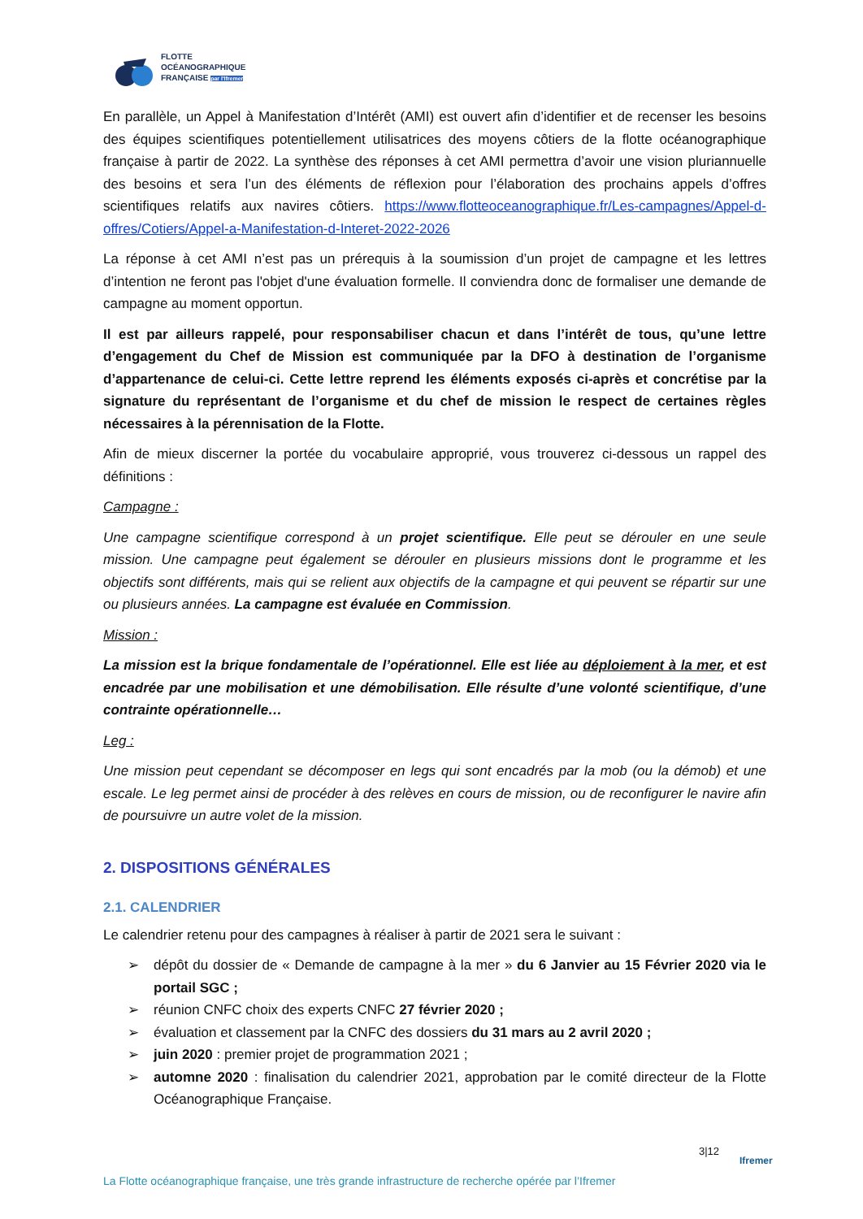FLOTTE
OCÉANOGRAPHIQUE
FRANÇAISE par l'Ifremer
En parallèle, un Appel à Manifestation d’Intérêt (AMI) est ouvert afin d’identifier et de recenser les besoins des équipes scientifiques potentiellement utilisatrices des moyens côtiers de la flotte océanographique française à partir de 2022. La synthèse des réponses à cet AMI permettra d’avoir une vision pluriannuelle des besoins et sera l’un des éléments de réflexion pour l’élaboration des prochains appels d’offres scientifiques relatifs aux navires côtiers. https://www.flotteoceanographique.fr/Les-campagnes/Appel-d-offres/Cotiers/Appel-a-Manifestation-d-Interet-2022-2026
La réponse à cet AMI n’est pas un prérequis à la soumission d’un projet de campagne et les lettres d’intention ne feront pas l'objet d'une évaluation formelle. Il conviendra donc de formaliser une demande de campagne au moment opportun.
Il est par ailleurs rappelé, pour responsabiliser chacun et dans l’intérêt de tous, qu’une lettre d’engagement du Chef de Mission est communiquée par la DFO à destination de l’organisme d’appartenance de celui-ci. Cette lettre reprend les éléments exposés ci-après et concrétise par la signature du représentant de l’organisme et du chef de mission le respect de certaines règles nécessaires à la pérennisation de la Flotte.
Afin de mieux discerner la portée du vocabulaire approprié, vous trouverez ci-dessous un rappel des définitions :
Campagne :
Une campagne scientifique correspond à un projet scientifique. Elle peut se dérouler en une seule mission. Une campagne peut également se dérouler en plusieurs missions dont le programme et les objectifs sont différents, mais qui se relient aux objectifs de la campagne et qui peuvent se répartir sur une ou plusieurs années. La campagne est évaluée en Commission.
Mission :
La mission est la brique fondamentale de l’opérationnel. Elle est liée au déploiement à la mer, et est encadrée par une mobilisation et une démobilisation. Elle résulte d’une volonté scientifique, d’une contrainte opérationnelle…
Leg :
Une mission peut cependant se décomposer en legs qui sont encadrés par la mob (ou la démob) et une escale. Le leg permet ainsi de procéder à des relèves en cours de mission, ou de reconfigurer le navire afin de poursuivre un autre volet de la mission.
2. DISPOSITIONS GÉNÉRALES
2.1. CALENDRIER
Le calendrier retenu pour des campagnes à réaliser à partir de 2021 sera le suivant :
➢ dépôt du dossier de « Demande de campagne à la mer » du 6 Janvier au 15 Février 2020 via le portail SGC ;
➢ réunion CNFC choix des experts CNFC 27 février 2020 ;
➢ évaluation et classement par la CNFC des dossiers du 31 mars au 2 avril 2020 ;
➢ juin 2020 : premier projet de programmation 2021 ;
➢ automne 2020 : finalisation du calendrier 2021, approbation par le comité directeur de la Flotte Océanographique Française.
3|12
Ifremer
La Flotte océanographique française, une très grande infrastructure de recherche opérée par l’Ifremer